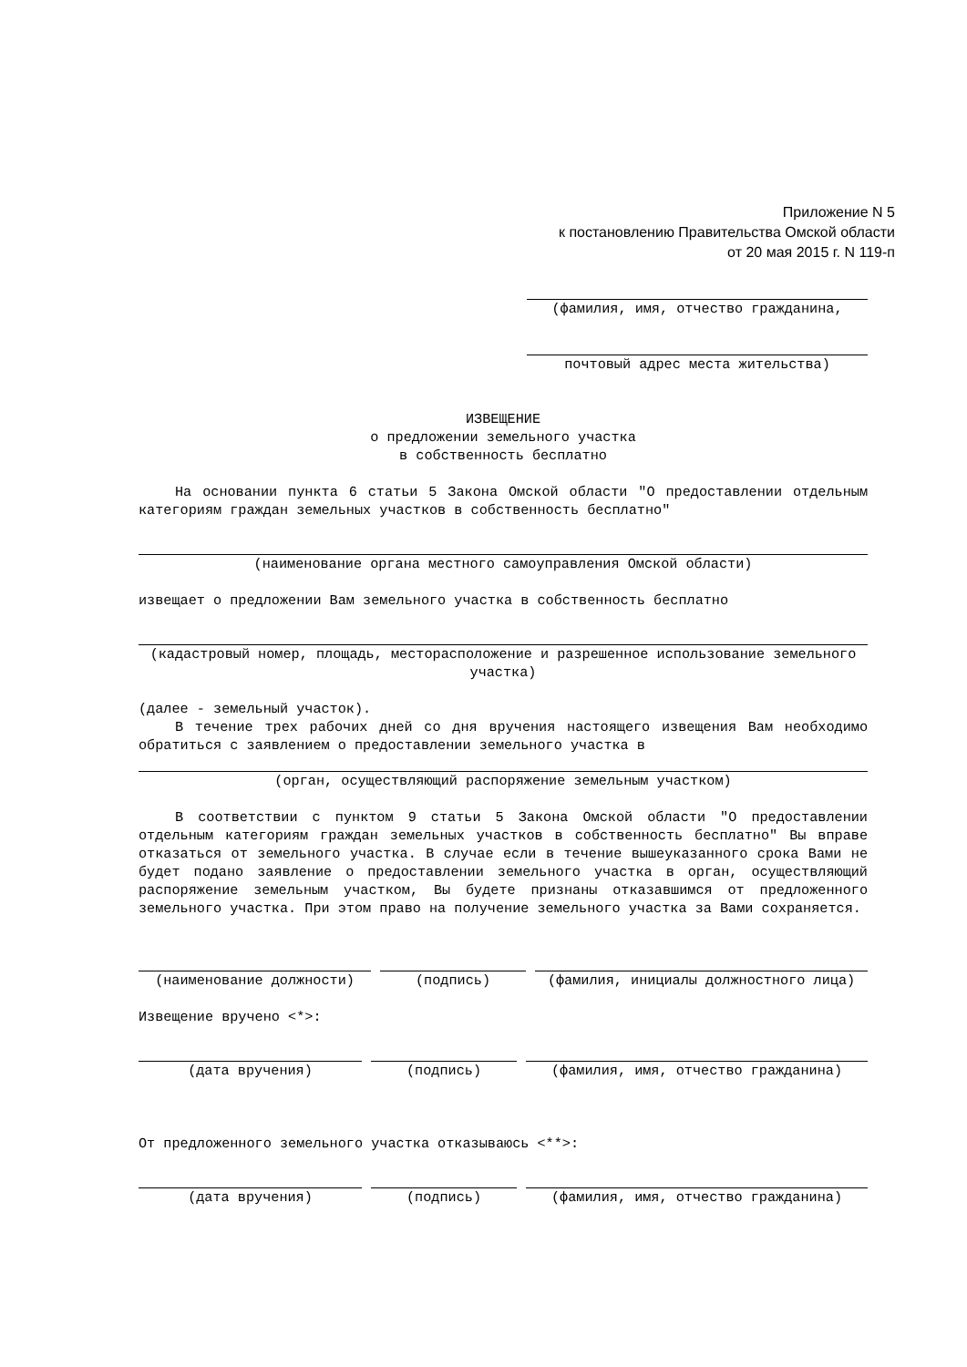Приложение N 5
к постановлению Правительства Омской области
от 20 мая 2015 г. N 119-п
(фамилия, имя, отчество гражданина,
почтовый адрес места жительства)
ИЗВЕЩЕНИЕ
о предложении земельного участка
в собственность бесплатно
На основании пункта 6 статьи 5 Закона Омской области "О предоставлении отдельным категориям граждан земельных участков в собственность бесплатно"
(наименование органа местного самоуправления Омской области)
извещает о предложении Вам земельного участка в собственность бесплатно
(кадастровый номер, площадь, месторасположение и разрешенное использование земельного участка)
(далее - земельный участок).
В течение трех рабочих дней со дня вручения настоящего извещения Вам необходимо обратиться с заявлением о предоставлении земельного участка в
(орган, осуществляющий распоряжение земельным участком)
В соответствии с пунктом 9 статьи 5 Закона Омской области "О предоставлении отдельным категориям граждан земельных участков в собственность бесплатно" Вы вправе отказаться от земельного участка. В случае если в течение вышеуказанного срока Вами не будет подано заявление о предоставлении земельного участка в орган, осуществляющий распоряжение земельным участком, Вы будете признаны отказавшимся от предложенного земельного участка. При этом право на получение земельного участка за Вами сохраняется.
(наименование должности) (подпись) (фамилия, инициалы должностного лица)
Извещение вручено <*>:
(дата вручения) (подпись) (фамилия, имя, отчество гражданина)
От предложенного земельного участка отказываюсь <**>:
(дата вручения) (подпись) (фамилия, имя, отчество гражданина)